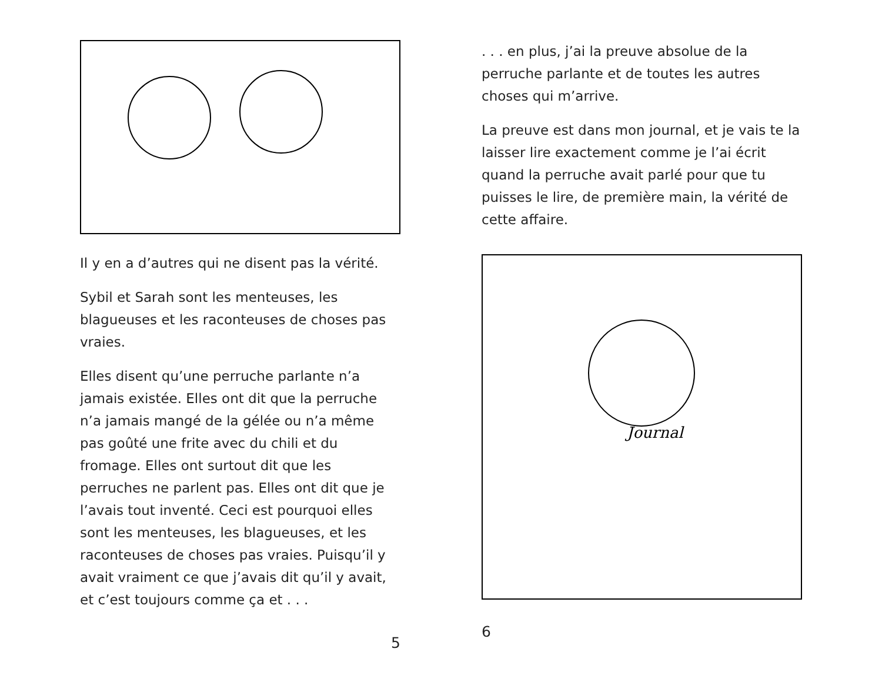Il y en a d’autres qui ne disent pas la vérité.
Sybil et Sarah sont les menteuses, les blagueuses et les raconteuses de choses pas vraies.
Elles disent qu’une perruche parlante n’a jamais existée. Elles ont dit que la perruche n’a jamais mangé de la gélée ou n’a même pas goûté une frite avec du chili et du fromage. Elles ont surtout dit que les perruches ne parlent pas. Elles ont dit que je l’avais tout inventé. Ceci est pourquoi elles sont les menteuses, les blagueuses, et les raconteuses de choses pas vraies. Puisqu’il y avait vraiment ce que j’avais dit qu’il y avait, et c’est toujours comme ça et . . .
5
. . . en plus, j’ai la preuve absolue de la perruche parlante et de toutes les autres choses qui m’arrive.
La preuve est dans mon journal, et je vais te la laisser lire exactement comme je l’ai écrit quand la perruche avait parlé pour que tu puisses le lire, de première main, la vérité de cette affaire.
Journal
6